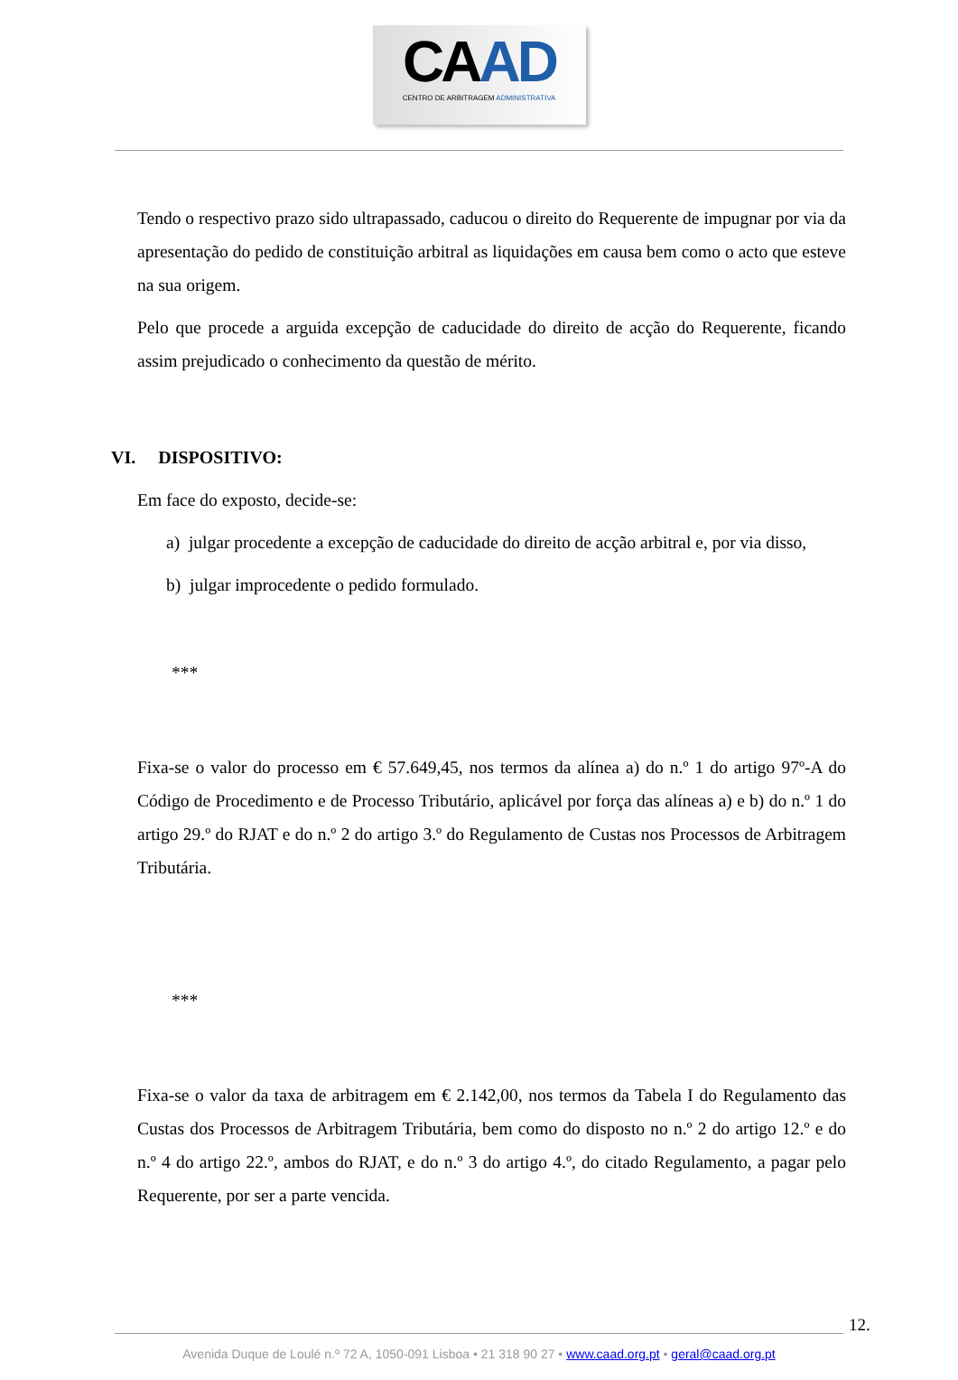CAAD
CENTRO DE ARBITRAGEM ADMINISTRATIVA
Tendo o respectivo prazo sido ultrapassado, caducou o direito do Requerente de impugnar por via da apresentação do pedido de constituição arbitral as liquidações em causa bem como o acto que esteve na sua origem.
Pelo que procede a arguida excepção de caducidade do direito de acção do Requerente, ficando assim prejudicado o conhecimento da questão de mérito.
VI. DISPOSITIVO:
Em face do exposto, decide-se:
a) julgar procedente a excepção de caducidade do direito de acção arbitral e, por via disso,
b) julgar improcedente o pedido formulado.
***
Fixa-se o valor do processo em € 57.649,45, nos termos da alínea a) do n.º 1 do artigo 97º-A do Código de Procedimento e de Processo Tributário, aplicável por força das alíneas a) e b) do n.º 1 do artigo 29.º do RJAT e do n.º 2 do artigo 3.º do Regulamento de Custas nos Processos de Arbitragem Tributária.
***
Fixa-se o valor da taxa de arbitragem em € 2.142,00, nos termos da Tabela I do Regulamento das Custas dos Processos de Arbitragem Tributária, bem como do disposto no n.º 2 do artigo 12.º e do n.º 4 do artigo 22.º, ambos do RJAT, e do n.º 3 do artigo 4.º, do citado Regulamento, a pagar pelo Requerente, por ser a parte vencida.
12.
Avenida Duque de Loulé n.º 72 A, 1050-091 Lisboa • 21 318 90 27 • www.caad.org.pt • geral@caad.org.pt